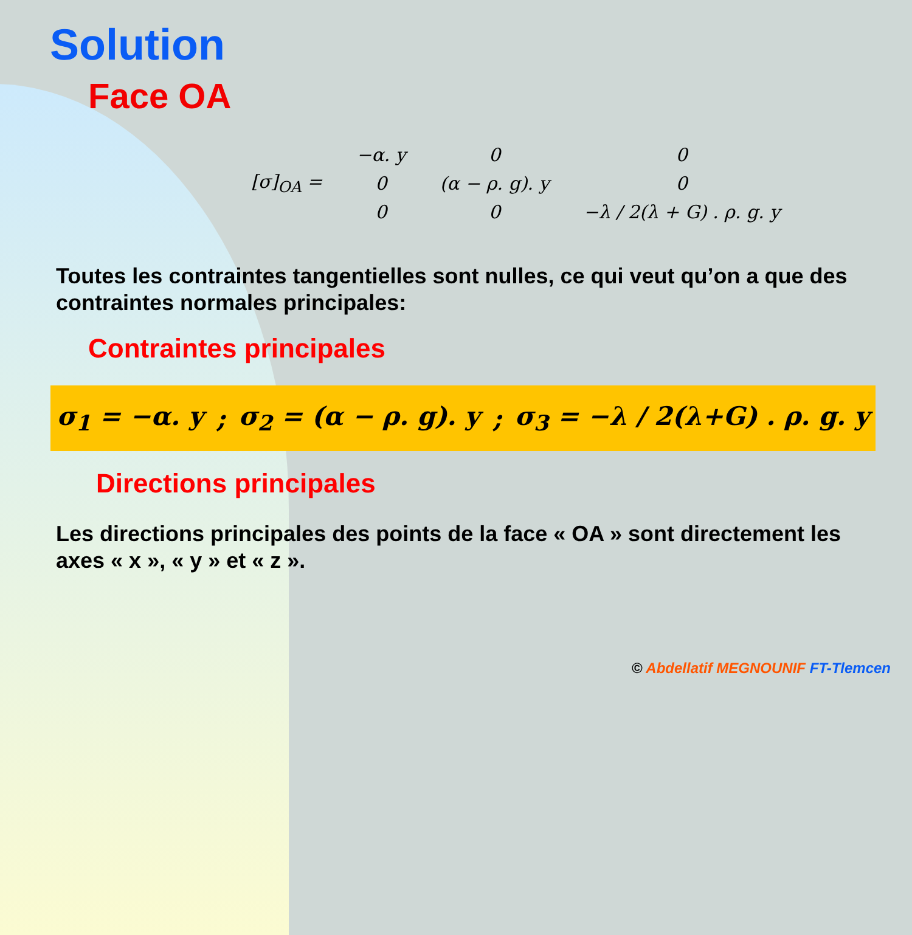Solution
Face OA
| [σ]<sub>OA</sub> = | −α. y | 0 | 0 |
| | 0 | (α − ρ. g). y | 0 |
| | 0 | 0 | −λ / 2(λ + G) . ρ. g. y |
Toutes les contraintes tangentielles sont nulles, ce qui veut qu’on a que des contraintes normales principales:
Contraintes principales
σ<sub>1</sub> = −α. y; σ<sub>2</sub> = (α − ρ. g). y; σ<sub>3</sub> = −λ / 2(λ+G) . ρ. g. y
Directions principales
Les directions principales des points de la face « OA » sont directement les axes « x », « y » et « z ».
© Abdellatif MEGNOUNIF FT-Tlemcen